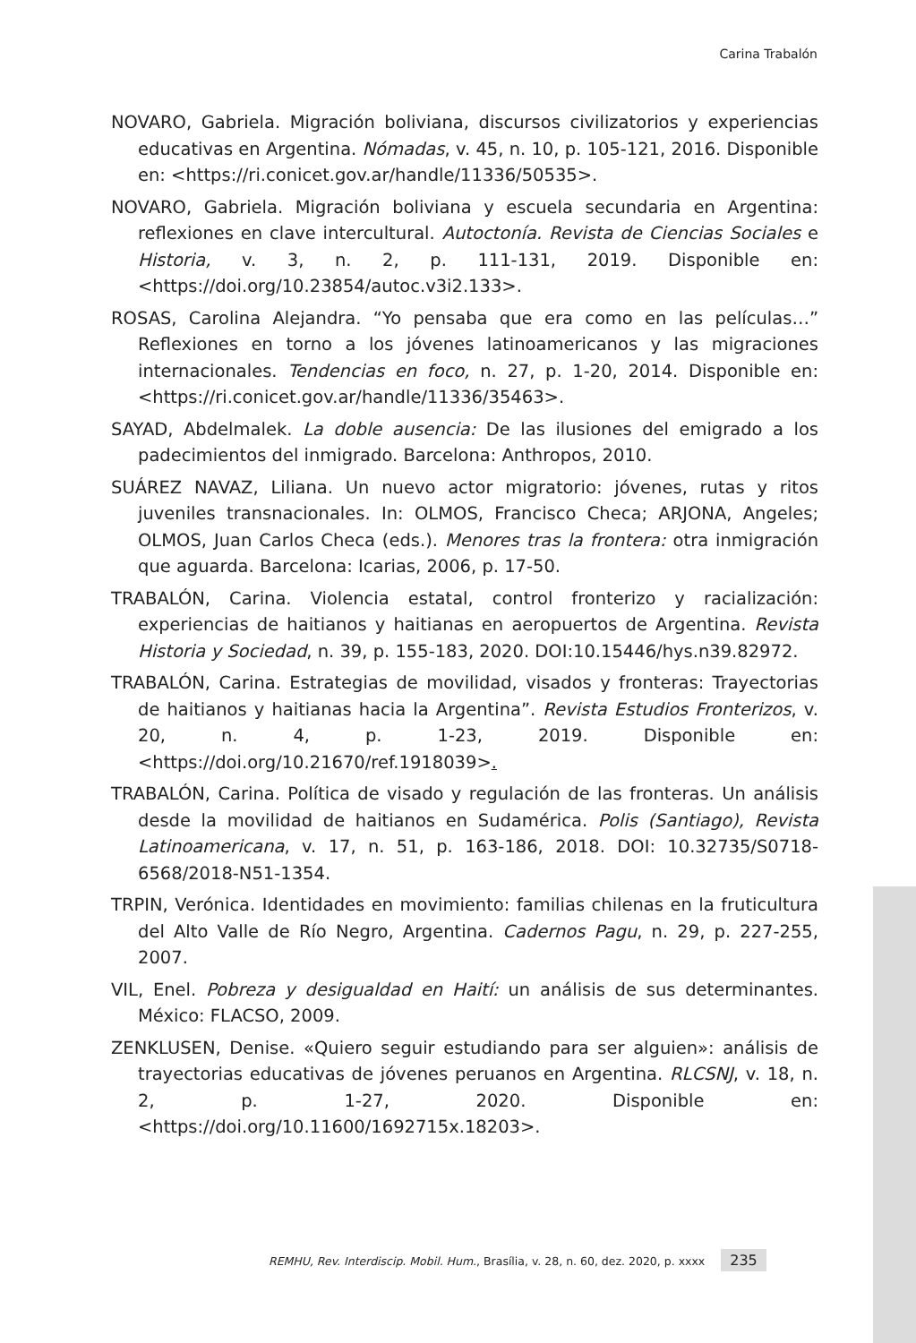Carina Trabalón
NOVARO, Gabriela. Migración boliviana, discursos civilizatorios y experiencias educativas en Argentina. Nómadas, v. 45, n. 10, p. 105-121, 2016. Disponible en: <https://ri.conicet.gov.ar/handle/11336/50535>.
NOVARO, Gabriela. Migración boliviana y escuela secundaria en Argentina: reflexiones en clave intercultural. Autoctonía. Revista de Ciencias Sociales e Historia, v. 3, n. 2, p. 111-131, 2019. Disponible en: <https://doi.org/10.23854/autoc.v3i2.133>.
ROSAS, Carolina Alejandra. “Yo pensaba que era como en las películas…” Reflexiones en torno a los jóvenes latinoamericanos y las migraciones internacionales. Tendencias en foco, n. 27, p. 1-20, 2014. Disponible en: <https://ri.conicet.gov.ar/handle/11336/35463>.
SAYAD, Abdelmalek. La doble ausencia: De las ilusiones del emigrado a los padecimientos del inmigrado. Barcelona: Anthropos, 2010.
SUÁREZ NAVAZ, Liliana. Un nuevo actor migratorio: jóvenes, rutas y ritos juveniles transnacionales. In: OLMOS, Francisco Checa; ARJONA, Angeles; OLMOS, Juan Carlos Checa (eds.). Menores tras la frontera: otra inmigración que aguarda. Barcelona: Icarias, 2006, p. 17-50.
TRABALÓN, Carina. Violencia estatal, control fronterizo y racialización: experiencias de haitianos y haitianas en aeropuertos de Argentina. Revista Historia y Sociedad, n. 39, p. 155-183, 2020. DOI:10.15446/hys.n39.82972.
TRABALÓN, Carina. Estrategias de movilidad, visados y fronteras: Trayectorias de haitianos y haitianas hacia la Argentina”. Revista Estudios Fronterizos, v. 20, n. 4, p. 1-23, 2019. Disponible en: <https://doi.org/10.21670/ref.1918039>.
TRABALÓN, Carina. Política de visado y regulación de las fronteras. Un análisis desde la movilidad de haitianos en Sudamérica. Polis (Santiago), Revista Latinoamericana, v. 17, n. 51, p. 163-186, 2018. DOI: 10.32735/S0718-6568/2018-N51-1354.
TRPIN, Verónica. Identidades en movimiento: familias chilenas en la fruticultura del Alto Valle de Río Negro, Argentina. Cadernos Pagu, n. 29, p. 227-255, 2007.
VIL, Enel. Pobreza y desigualdad en Haití: un análisis de sus determinantes. México: FLACSO, 2009.
ZENKLUSEN, Denise. «Quiero seguir estudiando para ser alguien»: análisis de trayectorias educativas de jóvenes peruanos en Argentina. RLCSNJ, v. 18, n. 2, p. 1-27, 2020. Disponible en: <https://doi.org/10.11600/1692715x.18203>.
REMHU, Rev. Interdiscip. Mobil. Hum., Brasília, v. 28, n. 60, dez. 2020, p. xxxx 235